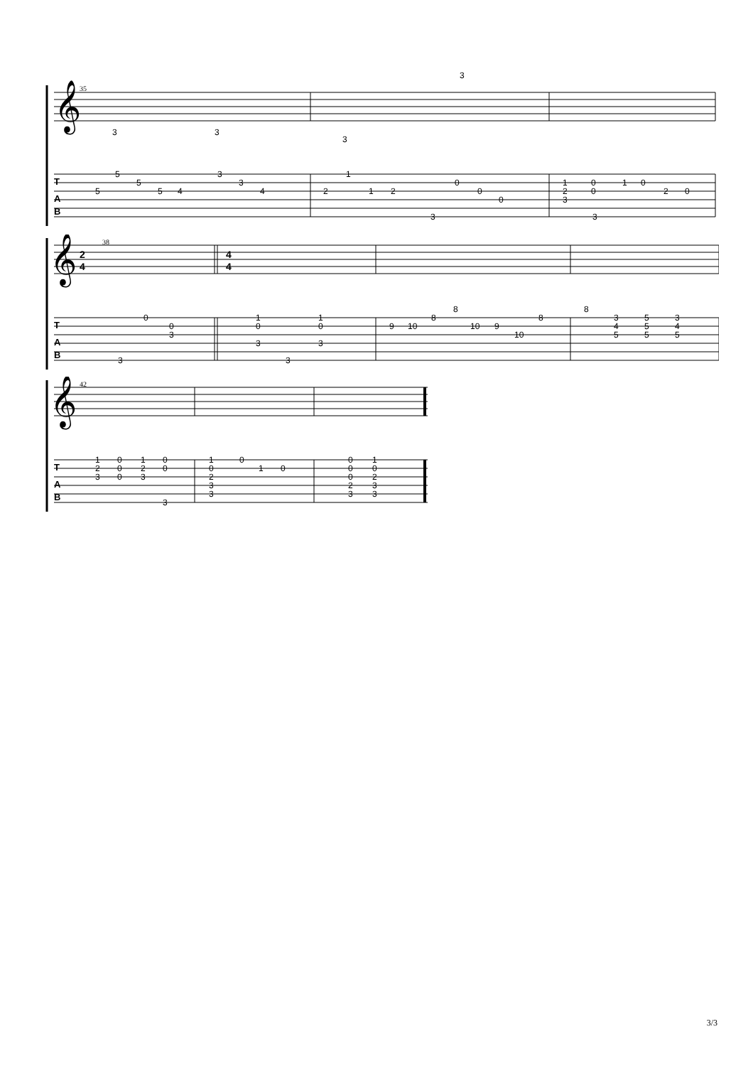𝄞
35
T
A
B
3
3
3
3
5
5
5
5
4
3
3
4
2
1
1
2
0
0
0
3
1
2
3
0
0
3
1
0
2
0
𝄞
38
2
4
4
4
T
A
B
0
0
3
3
1
0
3
3
1
0
3
9
10
8
8
10
9
10
8
8
3
4
5
5
5
5
3
4
5
𝄞
42
T
A
B
1
2
3
0
0
0
1
2
3
0
0
3
1
0
2
3
3
0
1
0
0
0
0
2
3
1
0
2
3
3
3/3